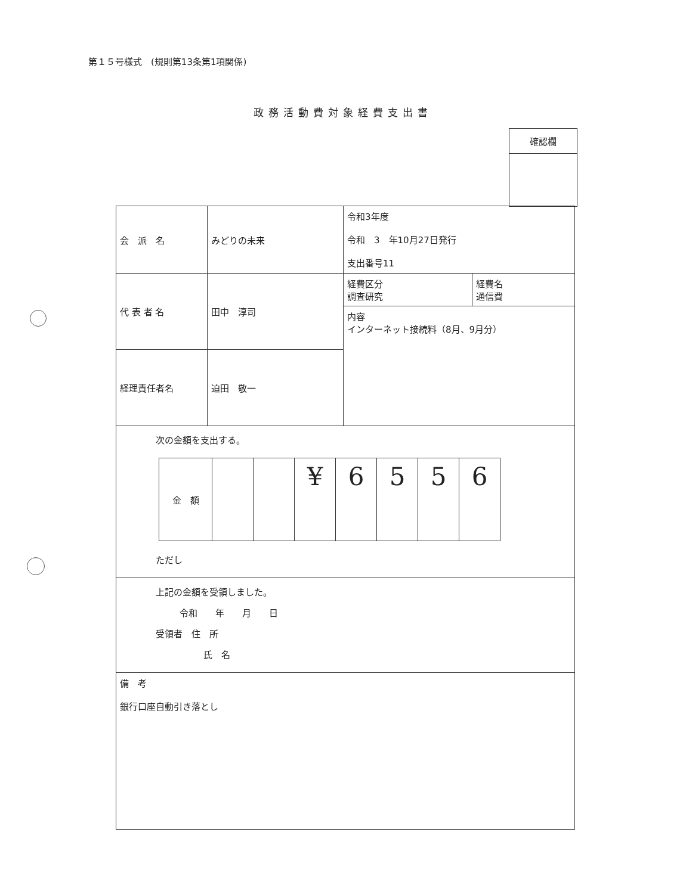第１５号様式　(規則第13条第1項関係)
政務活動費対象経費支出書
確認欄
| 会 派 名 | みどりの未来 | 令和3年度 令和 3 年10月27日発行 支出番号11 | |
| 代 表 者 名 | 田中 淳司 | 経費区分 調査研究 | 経費名 通信費 |
| | | 内容 インターネット接続料（8月、9月分） | |
| 経理責任者名 | 迫田 敬一 | | |
| 次の金額を支出する。 / 金 額 / / / ¥ / 6 / 5 / 5 / 6 / ただし | | | |
| 上記の金額を受領しました。 令和 年 月 日 受領者 住 所 氏 名 | | | |
| 備 考 銀行口座自動引き落とし | | | |